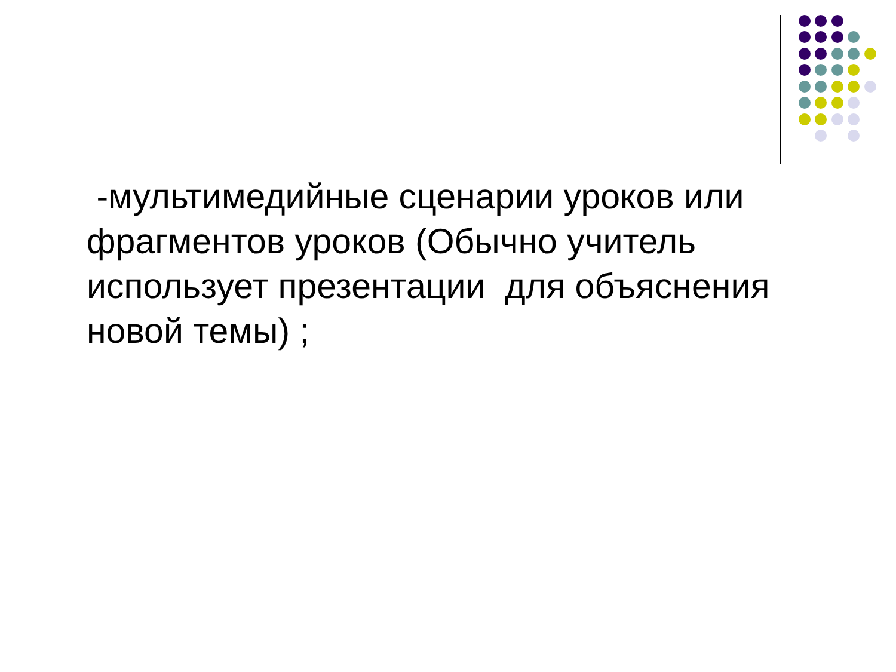-мультимедийные сценарии уроков или фрагментов уроков (Обычно учитель использует презентации для объяснения новой темы) ;